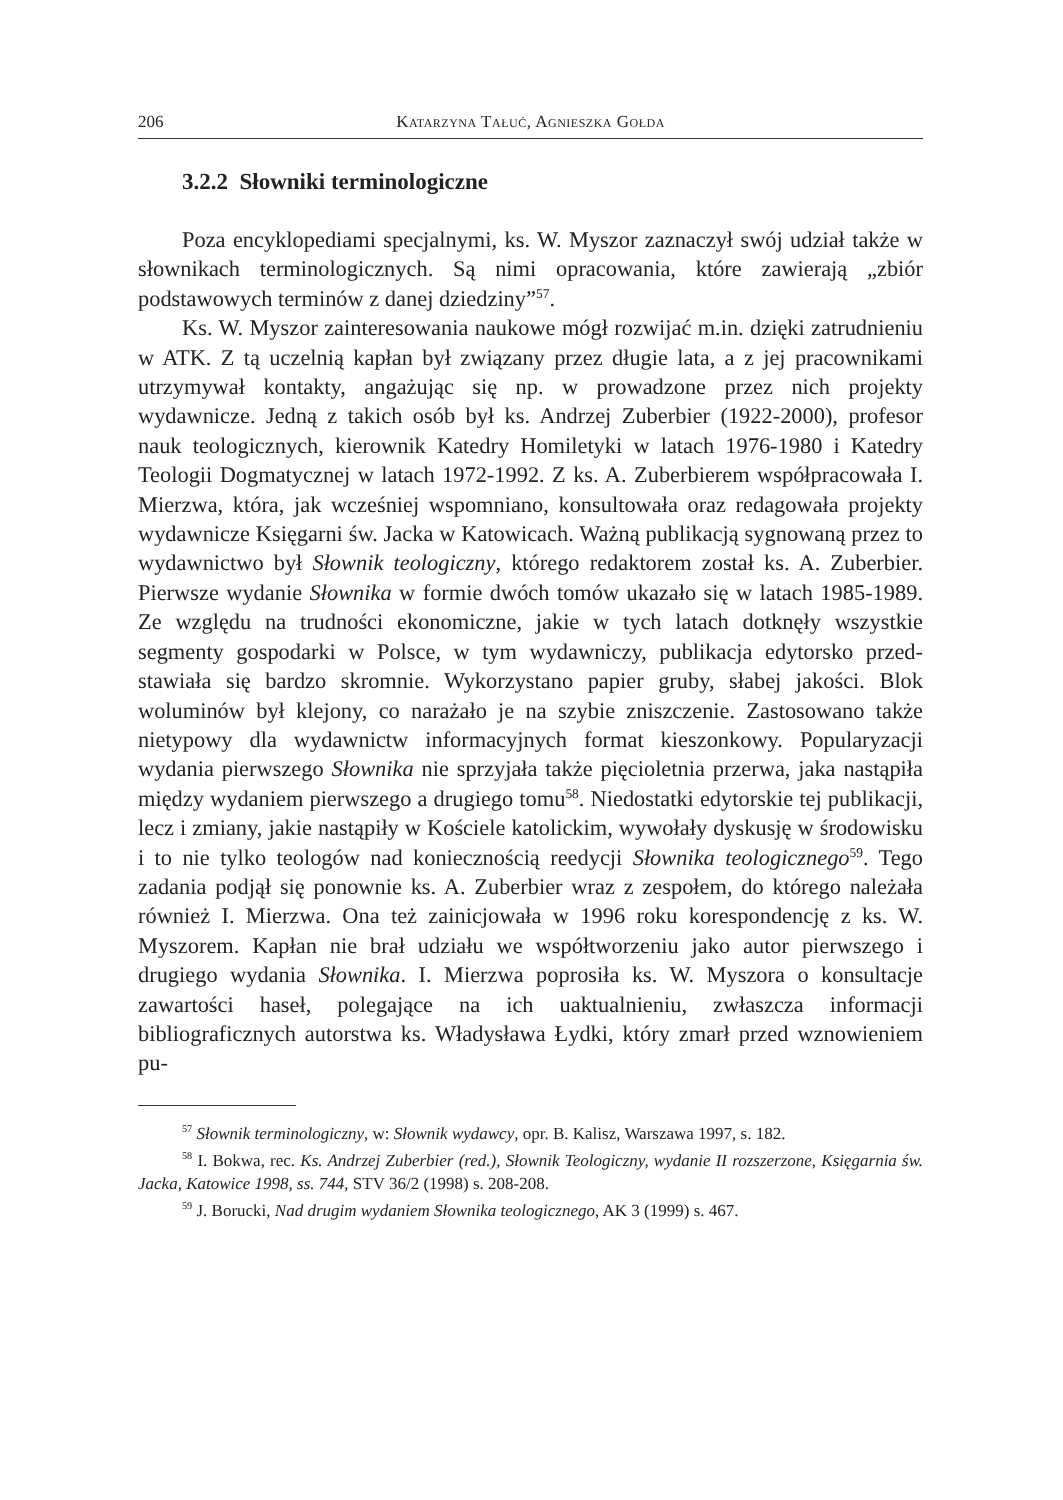206 Katarzyna Tałuć, Agnieszka Gołda
3.2.2 Słowniki terminologiczne
Poza encyklopediami specjalnymi, ks. W. Myszor zaznaczył swój udział także w słownikach terminologicznych. Są nimi opracowania, któ­re zawierają „zbiór podstawowych terminów z danej dziedziny”<sup>57</sup>.
Ks. W. Myszor zainteresowania naukowe mógł rozwijać m.in. dzięki zatrudnieniu w ATK. Z tą uczelnią kapłan był związany przez długie lata, a z jej pracownikami utrzymywał kontakty, angażując się np. w prowa­dzone przez nich projekty wydawnicze. Jedną z takich osób był ks. An­drzej Zuberbier (1922-2000), profesor nauk teologicznych, kierownik Katedry Homiletyki w latach 1976-1980 i Katedry Teologii Dogma­tycznej w latach 1972-1992. Z ks. A. Zuberbierem współpracowała I. Mierzwa, która, jak wcześniej wspomniano, konsultowała oraz redago­wała projekty wydawnicze Księgarni św. Jacka w Katowicach. Ważną publikacją sygnowaną przez to wydawnictwo był Słownik teologiczny, którego redaktorem został ks. A. Zuberbier. Pierwsze wydanie Słownika w formie dwóch tomów ukazało się w latach 1985-1989. Ze względu na trudności ekonomiczne, jakie w tych latach dotknęły wszystkie segmenty gospodarki w Polsce, w tym wydawniczy, publikacja edytorsko przed­stawiała się bardzo skromnie. Wykorzystano papier gruby, słabej jako­ści. Blok woluminów był klejony, co narażało je na szybie zniszczenie. Zastosowano także nietypowy dla wydawnictw informacyjnych format kieszonkowy. Popularyzacji wydania pierwszego Słownika nie sprzyjała także pięcioletnia przerwa, jaka nastąpiła między wydaniem pierwszego a drugiego tomu<sup>58</sup>. Niedostatki edytorskie tej publikacji, lecz i zmiany, jakie nastąpiły w Kościele katolickim, wywołały dyskusję w środowisku i to nie tylko teologów nad koniecznością reedycji Słownika teologicz­nego<sup>59</sup>. Tego zadania podjął się ponownie ks. A. Zuberbier wraz z ze­społem, do którego należała również I. Mierzwa. Ona też zainicjowała w 1996 roku korespondencję z ks. W. Myszorem. Kapłan nie brał udziału we współtworzeniu jako autor pierwszego i drugiego wydania Słowni­ka. I. Mierzwa poprosiła ks. W. Myszora o konsultacje zawartości haseł, polegające na ich uaktualnieniu, zwłaszcza informacji bibliograficznych autorstwa ks. Władysława Łydki, który zmarł przed wznowieniem pu-
<sup>57</sup> Słownik terminologiczny, w: Słownik wydawcy, opr. B. Kalisz, Warszawa 1997, s. 182.
<sup>58</sup> I. Bokwa, rec. Ks. Andrzej Zuberbier (red.), Słownik Teologiczny, wyda­nie II rozszerzone, Księgarnia św. Jacka, Katowice 1998, ss. 744, STV 36/2 (1998) s. 208-208.
<sup>59</sup> J. Borucki, Nad drugim wydaniem Słownika teologicznego, AK 3 (1999) s. 467.